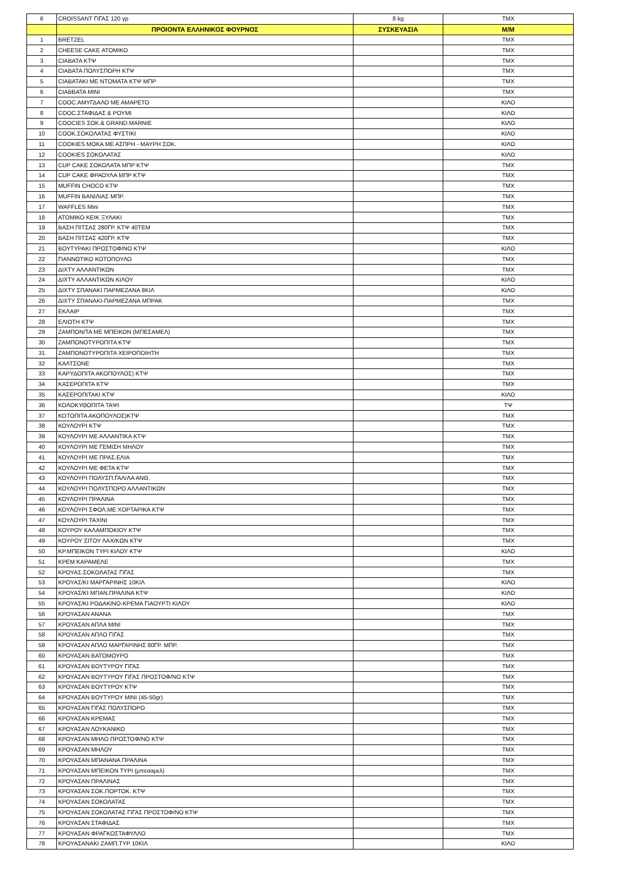| 6 | CROISSANT ΓΙΓΑΣ 120 γρ | 8 kg | ΤΜΧ |
| | ΠΡΟΙΟΝΤΑ ΕΛΛΗΝΙΚΟΣ ΦΟΥΡΝΟΣ | ΣΥΣΚΕΥΑΣΙΑ | Μ/Μ |
| 1 | BRETZEL | | ΤΜΧ |
| 2 | CHEESE CAKE ΑΤΟΜΙΚΟ | | ΤΜΧ |
| 3 | CIABATA ΚΤΨ | | ΤΜΧ |
| 4 | CIABATA ΠΟΛΥΣΠΟΡΗ ΚΤΨ | | ΤΜΧ |
| 5 | CIABATAKI ΜΕ ΝΤΟΜΑΤΑ ΚΤΨ ΜΠΡ | | ΤΜΧ |
| 6 | CIABBATA MINI | | ΤΜΧ |
| 7 | COOC.ΑΜΥΓΔΑΛΟ ΜΕ ΑΜΑΡΕΤΟ | | ΚΙΛΟ |
| 8 | COOC.ΣΤΑΦΙΔΑΣ & ΡΟΥΜΙ | | ΚΙΛΟ |
| 9 | COOCIES ΣΟΚ.& GRAND.MARNIE | | ΚΙΛΟ |
| 10 | COOK.ΣΟΚΟΛΑΤΑΣ ΦΥΣΤΙΚΙ | | ΚΙΛΟ |
| 11 | COOKIES ΜΟΚΑ ΜΕ ΑΣΠΡΗ - ΜΑΥΡΗ ΣΟΚ. | | ΚΙΛΟ |
| 12 | COOKIES ΣΟΚΟΛΑΤΑΣ | | ΚΙΛΟ |
| 13 | CUP CAKE ΣΟΚΟΛΑΤΑ ΜΠΡ ΚΤΨ | | ΤΜΧ |
| 14 | CUP CAKE ΦΡΑΟΥΛΑ ΜΠΡ ΚΤΨ | | ΤΜΧ |
| 15 | MUFFIN CHOCO ΚΤΨ | | ΤΜΧ |
| 16 | MUFFIN ΒΑΝΙΛΙΑΣ ΜΠΡ. | | ΤΜΧ |
| 17 | WAFFLES Mini | | ΤΜΧ |
| 18 | ΑΤΟΜΙΚΟ ΚΕΙΚ ΞΥΛΑΚΙ | | ΤΜΧ |
| 19 | ΒΑΣΗ ΠΙΤΣΑΣ 280ΓΡ. ΚΤΨ 40ΤΕΜ | | ΤΜΧ |
| 20 | ΒΑΣΗ ΠΙΤΣΑΣ 420ΓΡ. ΚΤΨ | | ΤΜΧ |
| 21 | ΒΟΥΤΥΡΑΚΙ ΠΡΟΣΤΟΦ/ΝΟ ΚΤΨ | | ΚΙΛΟ |
| 22 | ΓΙΑΝΝΩΤΙΚΟ ΚΟΤΟΠΟΥΛΟ | | ΤΜΧ |
| 23 | ΔΙΧΤΥ ΑΛΛΑΝΤΙΚΩΝ | | ΤΜΧ |
| 24 | ΔΙΧΤΥ ΑΛΛΑΝΤΙΚΩΝ ΚΙΛΟΥ | | ΚΙΛΟ |
| 25 | ΔΙΧΤΥ ΣΠΑΝΑΚΙ ΠΑΡΜΕΖΑΝΑ 8ΚΙΛ | | ΚΙΛΟ |
| 26 | ΔΙΧΤΥ ΣΠΑΝΑΚΙ-ΠΑΡΜΕΖΑΝΑ ΜΠΡΑΚ | | ΤΜΧ |
| 27 | ΕΚΛΑΙΡ | | ΤΜΧ |
| 28 | ΕΛΙΩΤΗ ΚΤΨ | | ΤΜΧ |
| 29 | ΖΑΜΠΟΝ/ΤΑ ΜΕ ΜΠΕΙΚΟΝ (ΜΠΕΣΑΜΕΛ) | | ΤΜΧ |
| 30 | ΖΑΜΠΟΝΟΤΥΡΟΠΙΤΑ ΚΤΨ | | ΤΜΧ |
| 31 | ΖΑΜΠΟΝΟΤΥΡΟΠΙΤΑ ΧΕΙΡΟΠΟΙΗΤΗ | | ΤΜΧ |
| 32 | ΚΑΛΤΣΟΝΕ | | ΤΜΧ |
| 33 | ΚΑΡΥΔΟΠΙΤΑ ΑΚΟΠΟΥΛΟΣ) ΚΤΨ | | ΤΜΧ |
| 34 | ΚΑΣΕΡΟΠΙΤΑ ΚΤΨ | | ΤΜΧ |
| 35 | ΚΑΣΕΡΟΠΙΤΑΚΙ ΚΤΨ | | ΚΙΛΟ |
| 36 | ΚΟΛΟΚΥΘΟΠΙΤΑ ΤΑΨΙ | | ΤΨ |
| 37 | ΚΟΤΟΠΙΤΑ ΑΚΟΠΟΥΛΟΣ)ΚΤΨ | | ΤΜΧ |
| 38 | ΚΟΥΛΟΥΡΙ ΚΤΨ | | ΤΜΧ |
| 39 | ΚΟΥΛΟΥΡΙ ΜΕ ΑΛΛΑΝΤΙΚΑ ΚΤΨ | | ΤΜΧ |
| 40 | ΚΟΥΛΟΥΡΙ ΜΕ ΓΕΜΙΣΗ ΜΗΛΟΥ | | ΤΜΧ |
| 41 | ΚΟΥΛΟΥΡΙ ΜΕ ΠΡΑΣ.ΕΛΙΑ | | ΤΜΧ |
| 42 | ΚΟΥΛΟΥΡΙ ΜΕ ΦΕΤΑ ΚΤΨ | | ΤΜΧ |
| 43 | ΚΟΥΛΟΥΡΙ ΠΟΛΥΣΠ.ΓΑΛ/ΛΑ ΑΝΘ. | | ΤΜΧ |
| 44 | ΚΟΥΛΟΥΡΙ ΠΟΛΥΣΠΟΡΟ ΑΛΛΑΝΤΙΚΩΝ | | ΤΜΧ |
| 45 | ΚΟΥΛΟΥΡΙ ΠΡΑΛΙΝΑ | | ΤΜΧ |
| 46 | ΚΟΥΛΟΥΡΙ ΣΦΟΛ.ΜΕ ΧΟΡΤΑΡΙΚΑ ΚΤΨ | | ΤΜΧ |
| 47 | ΚΟΥΛΟΥΡΙ ΤΑΧΙΝΙ | | ΤΜΧ |
| 48 | ΚΟΥΡΟΥ ΚΑΛΑΜΠΟΚΙΟΥ ΚΤΨ | | ΤΜΧ |
| 49 | ΚΟΥΡΟΥ ΣΙΤΟΥ ΛΑΧ/ΚΩΝ ΚΤΨ | | ΤΜΧ |
| 50 | ΚΡ.ΜΠΕΙΚΟΝ ΤΥΡΙ ΚΙΛΟΥ ΚΤΨ | | ΚΙΛΟ |
| 51 | ΚΡΕΜ ΚΑΡΑΜΕΛΕ | | ΤΜΧ |
| 52 | ΚΡΟΥΑΣ.ΣΟΚΟΛΑΤΑΣ ΓΙΓΑΣ | | ΤΜΧ |
| 53 | ΚΡΟΥΑΣ/ΚΙ ΜΑΡΓΑΡΙΝΗΣ 10ΚΙΛ | | ΚΙΛΟ |
| 54 | ΚΡΟΥΑΣ/ΚΙ ΜΠΑΝ.ΠΡΑΛΙΝΑ ΚΤΨ | | ΚΙΛΟ |
| 55 | ΚΡΟΥΑΣ/ΚΙ ΡΟΔΑΚΙΝΟ-ΚΡΕΜΑ ΓΙΑΟΥΡΤΙ ΚΙΛΟΥ | | ΚΙΛΟ |
| 56 | ΚΡΟΥΑΣΑΝ ΑΝΑΝΑ | | ΤΜΧ |
| 57 | ΚΡΟΥΑΣΑΝ ΑΠΛΑ ΜΙΝΙ | | ΤΜΧ |
| 58 | ΚΡΟΥΑΣΑΝ ΑΠΛΟ ΓΙΓΑΣ | | ΤΜΧ |
| 59 | ΚΡΟΥΑΣΑΝ ΑΠΛΟ ΜΑΡΓΑΡΙΝΗΣ 80ΓΡ. ΜΠΡ. | | ΤΜΧ |
| 60 | ΚΡΟΥΑΣΑΝ ΒΑΤΟΜΟΥΡΟ | | ΤΜΧ |
| 61 | ΚΡΟΥΑΣΑΝ ΒΟΥΤΥΡΟΥ ΓΙΓΑΣ | | ΤΜΧ |
| 62 | ΚΡΟΥΑΣΑΝ ΒΟΥΤΥΡΟΥ ΓΙΓΑΣ ΠΡΟΣΤΟΦ/ΝΟ ΚΤΨ | | ΤΜΧ |
| 63 | ΚΡΟΥΑΣΑΝ ΒΟΥΤΥΡΟΥ ΚΤΨ | | ΤΜΧ |
| 64 | ΚΡΟΥΑΣΑΝ ΒΟΥΤΥΡΟΥ ΜΙΝΙ (45-50gr) | | ΤΜΧ |
| 65 | ΚΡΟΥΑΣΑΝ ΓΙΓΑΣ ΠΟΛΥΣΠΟΡΟ | | ΤΜΧ |
| 66 | ΚΡΟΥΑΣΑΝ ΚΡΕΜΑΣ | | ΤΜΧ |
| 67 | ΚΡΟΥΑΣΑΝ ΛΟΥΚΑΝΙΚΟ | | ΤΜΧ |
| 68 | ΚΡΟΥΑΣΑΝ ΜΗΛΟ ΠΡΟΣΤΟΦ/ΝΟ ΚΤΨ | | ΤΜΧ |
| 69 | ΚΡΟΥΑΣΑΝ ΜΗΛΟΥ | | ΤΜΧ |
| 70 | ΚΡΟΥΑΣΑΝ ΜΠΑΝΑΝΑ ΠΡΑΛΙΝΑ | | ΤΜΧ |
| 71 | ΚΡΟΥΑΣΑΝ ΜΠΕΙΚΟΝ ΤΥΡΙ (μπεσαμελ) | | ΤΜΧ |
| 72 | ΚΡΟΥΑΣΑΝ ΠΡΑΛΙΝΑΣ | | ΤΜΧ |
| 73 | ΚΡΟΥΑΣΑΝ ΣΟΚ.ΠΟΡΤΟΚ. ΚΤΨ | | ΤΜΧ |
| 74 | ΚΡΟΥΑΣΑΝ ΣΟΚΟΛΑΤΑΣ | | ΤΜΧ |
| 75 | ΚΡΟΥΑΣΑΝ ΣΟΚΟΛΑΤΑΣ ΓΙΓΑΣ ΠΡΟΣΤΟΦ/ΝΟ ΚΤΨ | | ΤΜΧ |
| 76 | ΚΡΟΥΑΣΑΝ ΣΤΑΦΙΔΑΣ | | ΤΜΧ |
| 77 | ΚΡΟΥΑΣΑΝ ΦΡΑΓΚΟΣΤΑΦΥΛΛΟ | | ΤΜΧ |
| 78 | ΚΡΟΥΑΣΑΝΑΚΙ ΖΑΜΠ.ΤΥΡ 10ΚΙΛ | | ΚΙΛΟ |